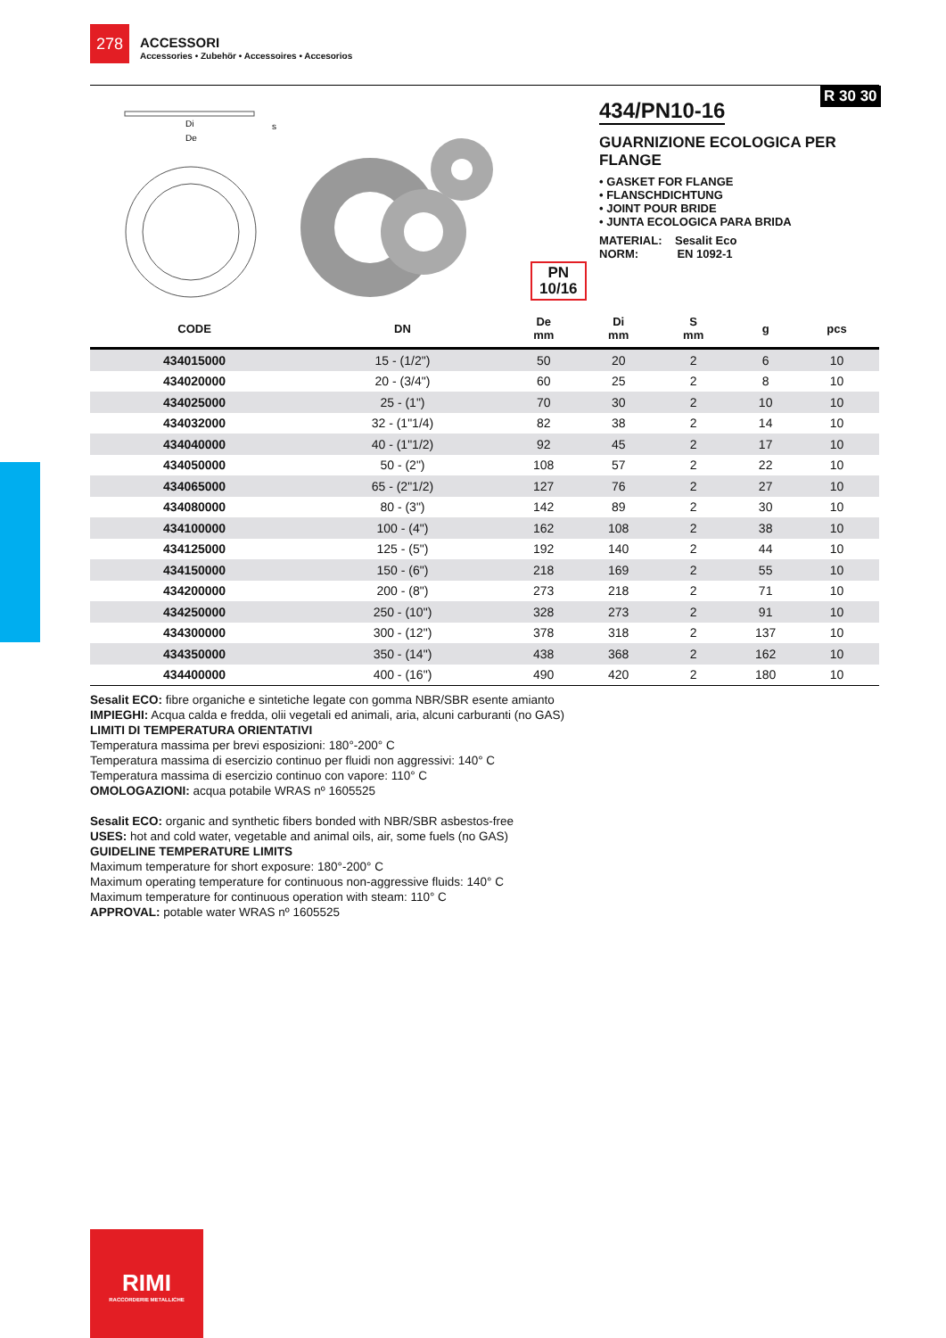278
ACCESSORI
Accessories • Zubehör • Accessoires • Accesorios
R 30 30
Di
De
s
434/PN10-16
GUARNIZIONE ECOLOGICA PER FLANGE
• GASKET FOR FLANGE
• FLANSCHDICHTUNG
• JOINT POUR BRIDE
• JUNTA ECOLOGICA PARA BRIDA
MATERIAL: Sesalit Eco
NORM: EN 1092-1
PN
10/16
| CODE | DN | De mm | Di mm | S mm | g | pcs | |
| --- | --- | --- | --- | --- | --- | --- | --- |
| 434015000 | 15 - (1/2") | 50 | 20 | 2 | 6 | 10 | |
| 434020000 | 20 - (3/4") | 60 | 25 | 2 | 8 | 10 | |
| 434025000 | 25 - (1") | 70 | 30 | 2 | 10 | 10 | |
| 434032000 | 32 - (1"1/4) | 82 | 38 | 2 | 14 | 10 | |
| 434040000 | 40 - (1"1/2) | 92 | 45 | 2 | 17 | 10 | |
| 434050000 | 50 - (2") | 108 | 57 | 2 | 22 | 10 | |
| 434065000 | 65 - (2"1/2) | 127 | 76 | 2 | 27 | 10 | |
| 434080000 | 80 - (3") | 142 | 89 | 2 | 30 | 10 | |
| 434100000 | 100 - (4") | 162 | 108 | 2 | 38 | 10 | |
| 434125000 | 125 - (5") | 192 | 140 | 2 | 44 | 10 | |
| 434150000 | 150 - (6") | 218 | 169 | 2 | 55 | 10 | |
| 434200000 | 200 - (8") | 273 | 218 | 2 | 71 | 10 | |
| 434250000 | 250 - (10") | 328 | 273 | 2 | 91 | 10 | |
| 434300000 | 300 - (12") | 378 | 318 | 2 | 137 | 10 | |
| 434350000 | 350 - (14") | 438 | 368 | 2 | 162 | 10 | |
| 434400000 | 400 - (16") | 490 | 420 | 2 | 180 | 10 | |
Sesalit ECO: fibre organiche e sintetiche legate con gomma NBR/SBR esente amianto
IMPIEGHI: Acqua calda e fredda, olii vegetali ed animali, aria, alcuni carburanti (no GAS)
LIMITI DI TEMPERATURA ORIENTATIVI
Temperatura massima per brevi esposizioni: 180°-200° C
Temperatura massima di esercizio continuo per fluidi non aggressivi: 140° C
Temperatura massima di esercizio continuo con vapore: 110° C
OMOLOGAZIONI: acqua potabile WRAS nº 1605525
Sesalit ECO: organic and synthetic fibers bonded with NBR/SBR asbestos-free
USES: hot and cold water, vegetable and animal oils, air, some fuels (no GAS)
GUIDELINE TEMPERATURE LIMITS
Maximum temperature for short exposure: 180°-200° C
Maximum operating temperature for continuous non-aggressive fluids: 140° C
Maximum temperature for continuous operation with steam: 110° C
APPROVAL: potable water WRAS nº 1605525
RIMI
RACCORDERIE METALLICHE